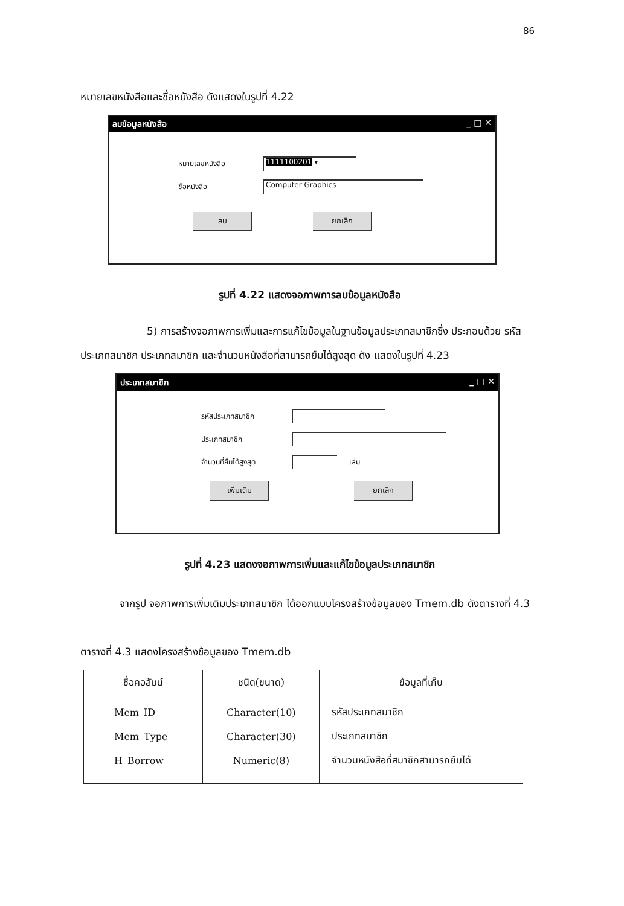86
หมายเลขหนังสือและชื่อหนังสือ ดังแสดงในรูปที่ 4.22
ลบข้อมูลหนังสือ _ □ ✕
หมายเลขหนังสือ 1111100201 ▾
ชื่อหนังสือ Computer Graphics
ลบ ยกเลิก
รูปที่ 4.22 แสดงจอภาพการลบข้อมูลหนังสือ
5) การสร้างจอภาพการเพิ่มและการแก้ไขข้อมูลในฐานข้อมูลประเภทสมาชิกซึ่ง ประกอบด้วย รหัสประเภทสมาชิก ประเภทสมาชิก และจำนวนหนังสือที่สามารถยืมได้สูงสุด ดัง แสดงในรูปที่ 4.23
ประเภทสมาชิก _ □ ✕
รหัสประเภทสมาชิก
ประเภทสมาชิก
จำนวนที่ยืมได้สูงสุด เล่ม
เพิ่มเติม ยกเลิก
รูปที่ 4.23 แสดงจอภาพการเพิ่มและแก้ไขข้อมูลประเภทสมาชิก
จากรูป จอภาพการเพิ่มเติมประเภทสมาชิก ได้ออกแบบโครงสร้างข้อมูลของ Tmem.db ดังตารางที่ 4.3
ตารางที่ 4.3 แสดงโครงสร้างข้อมูลของ Tmem.db
| ชื่อคอลัมน์ | ชนิด(ขนาด) | ข้อมูลที่เก็บ |
| --- | --- | --- |
| Mem_ID | Character(10) | รหัสประเภทสมาชิก |
| Mem_Type | Character(30) | ประเภทสมาชิก |
| H_Borrow | Numeric(8) | จำนวนหนังสือที่สมาชิกสามารถยืมได้ |